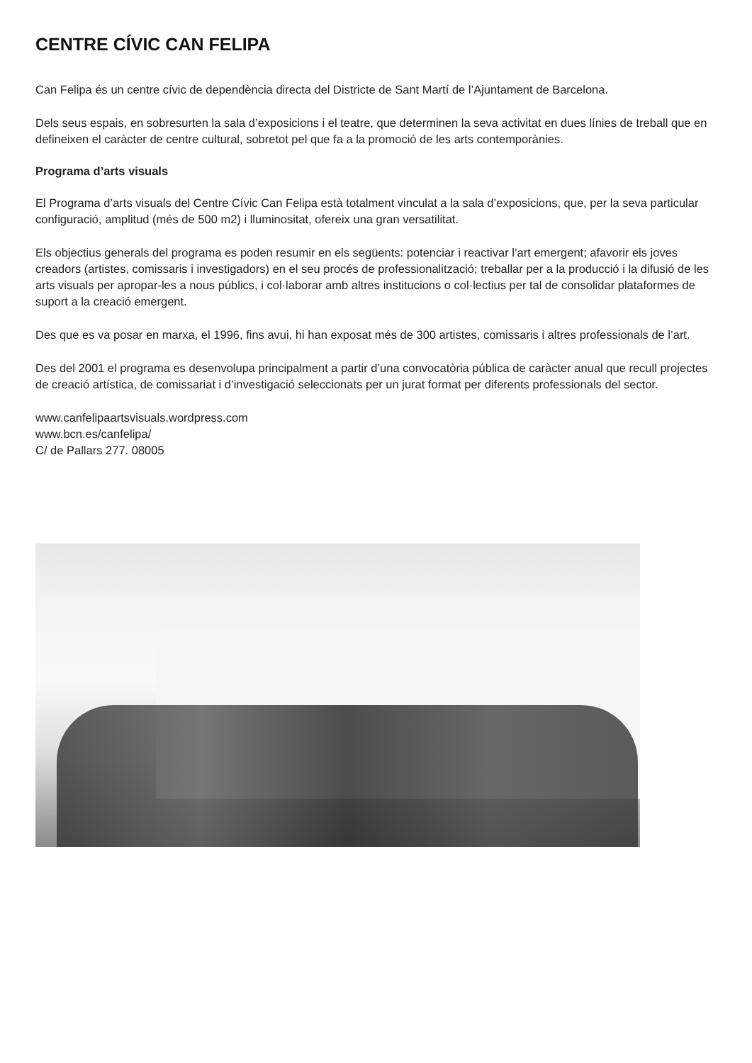CENTRE CÍVIC CAN FELIPA
Can Felipa és un centre cívic de dependència directa del Districte de Sant Martí de l’Ajuntament de Barcelona.
Dels seus espais, en sobresurten la sala d’exposicions i el teatre, que determinen la seva activitat en dues línies de treball que en defineixen el caràcter de centre cultural, sobretot pel que fa a la promoció de les arts contemporànies.
Programa d’arts visuals
El Programa d’arts visuals del Centre Cívic Can Felipa està totalment vinculat a la sala d’exposicions, que, per la seva particular configuració, amplitud (més de 500 m2) i lluminositat, ofereix una gran versatilitat.
Els objectius generals del programa es poden resumir en els següents: potenciar i reactivar l’art emergent; afavorir els joves creadors (artistes, comissaris i investigadors) en el seu procés de professionalització; treballar per a la producció i la difusió de les arts visuals per apropar-les a nous públics, i col·laborar amb altres institucions o col·lectius per tal de consolidar plataformes de suport a la creació emergent.
Des que es va posar en marxa, el 1996, fins avui, hi han exposat més de 300 artistes, comissaris i altres professionals de l’art.
Des del 2001 el programa es desenvolupa principalment a partir d’una convocatòria pública de caràcter anual que recull projectes de creació artística, de comissariat i d’investigació seleccionats per un jurat format per diferents professionals del sector.
www.canfelipaartsvisuals.wordpress.com
www.bcn.es/canfelipa/
C/ de Pallars 277. 08005